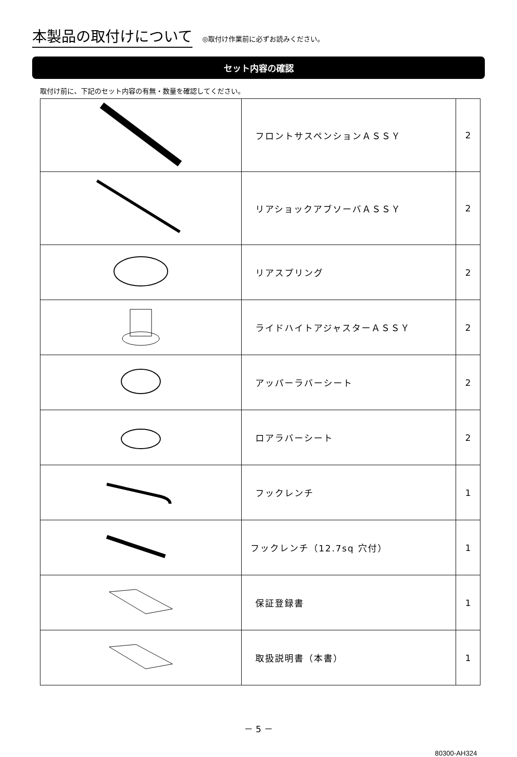本製品の取付けについて
◎取付け作業前に必ずお読みください。
セット内容の確認
取付け前に、下記のセット内容の有無・数量を確認してください。
| | フロントサスペンションＡＳＳＹ | 2 |
| | リアショックアブソーバＡＳＳＹ | 2 |
| | リアスプリング | 2 |
| | ライドハイトアジャスターＡＳＳＹ | 2 |
| | アッパーラバーシート | 2 |
| | ロアラバーシート | 2 |
| | フックレンチ | 1 |
| | フックレンチ（12.7sq 穴付） | 1 |
| | 保証登録書 | 1 |
| | 取扱説明書（本書） | 1 |
－ 5 －
80300-AH324